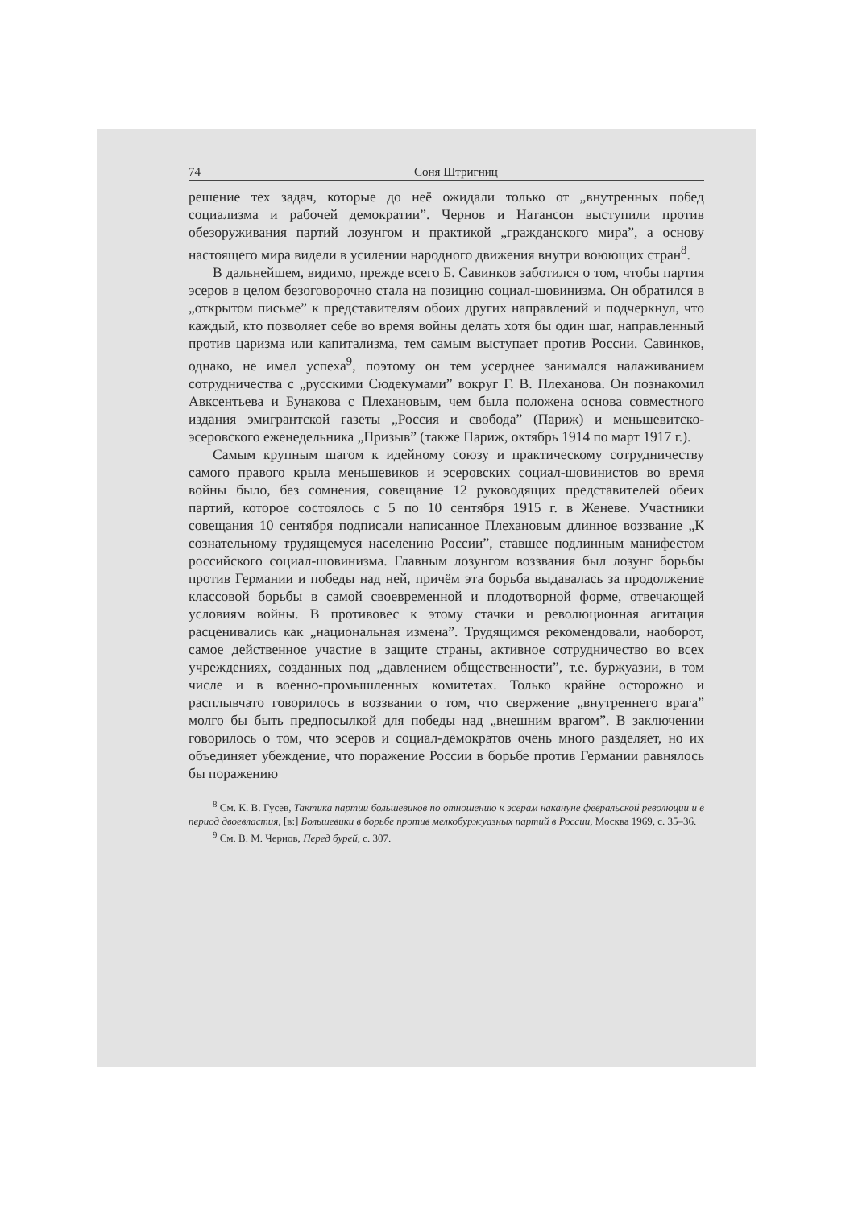74 Соня Штригниц
решение тех задач, которые до неё ожидали только от „внутренных побед социализма и рабочей демократии”. Чернов и Натансон выступили против обезоруживания партий лозунгом и практикой „гражданского мира”, а основу настоящего мира видели в усилении народного движения внутри воюющих стран<sup>8</sup>.
В дальнейшем, видимо, прежде всего Б. Савинков заботился о том, чтобы партия эсеров в целом безоговорочно стала на позицию социал-шовинизма. Он обратился в „открытом письме” к представителям обоих других направлений и подчеркнул, что каждый, кто позволяет себе во время войны делать хотя бы один шаг, направленный против царизма или капитализма, тем самым выступает против России. Савинков, однако, не имел успеха<sup>9</sup>, поэтому он тем усерднее занимался налаживанием сотрудничества с „русскими Сюдекумами” вокруг Г. В. Плеханова. Он познакомил Авксентьева и Бунакова с Плехановым, чем была положена основа совместного издания эмигрантской газеты „Россия и свобода” (Париж) и меньшевитско-эсеровского еженедельника „Призыв” (также Париж, октябрь 1914 по март 1917 г.).
Самым крупным шагом к идейному союзу и практическому сотрудничеству самого правого крыла меньшевиков и эсеровских социал-шовинистов во время войны было, без сомнения, совещание 12 руководящих представителей обеих партий, которое состоялось с 5 по 10 сентября 1915 г. в Женеве. Участники совещания 10 сентября подписали написанное Плехановым длинное воззвание „К сознательному трудящемуся населению России”, ставшее подлинным манифестом российского социал-шовинизма. Главным лозунгом воззвания был лозунг борьбы против Германии и победы над ней, причём эта борьба выдавалась за продолжение классовой борьбы в самой своевременной и плодотворной форме, отвечающей условиям войны. В противовес к этому стачки и революционная агитация расценивались как „национальная измена”. Трудящимся рекомендовали, наоборот, самое действенное участие в защите страны, активное сотрудничество во всех учреждениях, созданных под „давлением общественности”, т.е. буржуазии, в том числе и в военно-промышленных комитетах. Только крайне осторожно и расплывчато говорилось в воззвании о том, что свержение „внутреннего врага” молго бы быть предпосылкой для победы над „внешним врагом”. В заключении говорилось о том, что эсеров и социал-демократов очень много разделяет, но их объединяет убеждение, что поражение России в борьбе против Германии равнялось бы поражению
<sup>8</sup> См. К. В. Гусев, Тактика партии большевиков по отношению к эсерам накануне февральской революции и в период двоевластия, [в:] Большевики в борьбе против мелкобуржуазных партий в России, Москва 1969, с. 35–36.
<sup>9</sup> См. В. М. Чернов, Перед бурей, с. 307.